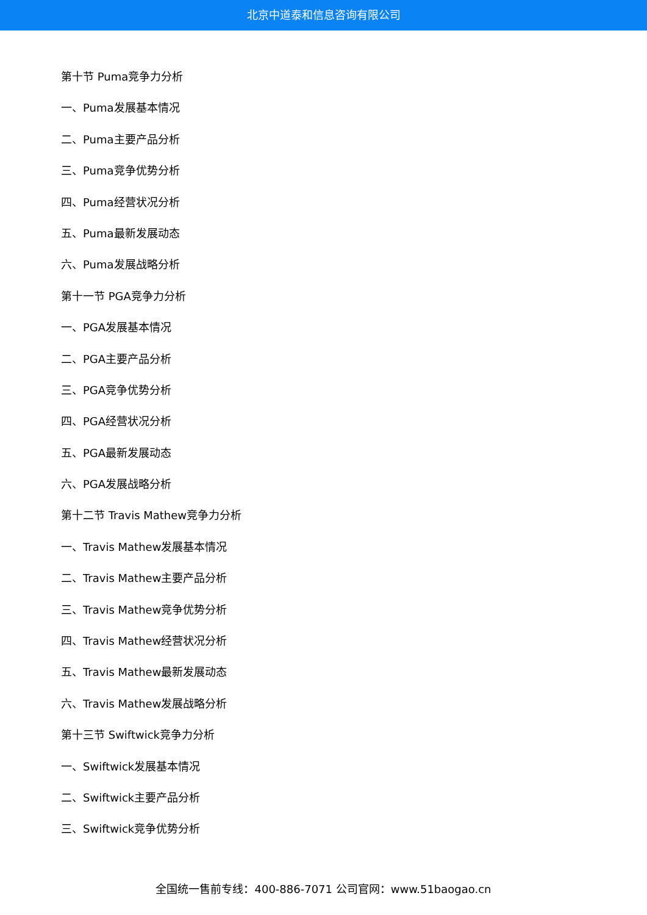北京中道泰和信息咨询有限公司
第十节 Puma竞争力分析
一、Puma发展基本情况
二、Puma主要产品分析
三、Puma竞争优势分析
四、Puma经营状况分析
五、Puma最新发展动态
六、Puma发展战略分析
第十一节 PGA竞争力分析
一、PGA发展基本情况
二、PGA主要产品分析
三、PGA竞争优势分析
四、PGA经营状况分析
五、PGA最新发展动态
六、PGA发展战略分析
第十二节 Travis Mathew竞争力分析
一、Travis Mathew发展基本情况
二、Travis Mathew主要产品分析
三、Travis Mathew竞争优势分析
四、Travis Mathew经营状况分析
五、Travis Mathew最新发展动态
六、Travis Mathew发展战略分析
第十三节 Swiftwick竞争力分析
一、Swiftwick发展基本情况
二、Swiftwick主要产品分析
三、Swiftwick竞争优势分析
全国统一售前专线：400-886-7071 公司官网：www.51baogao.cn